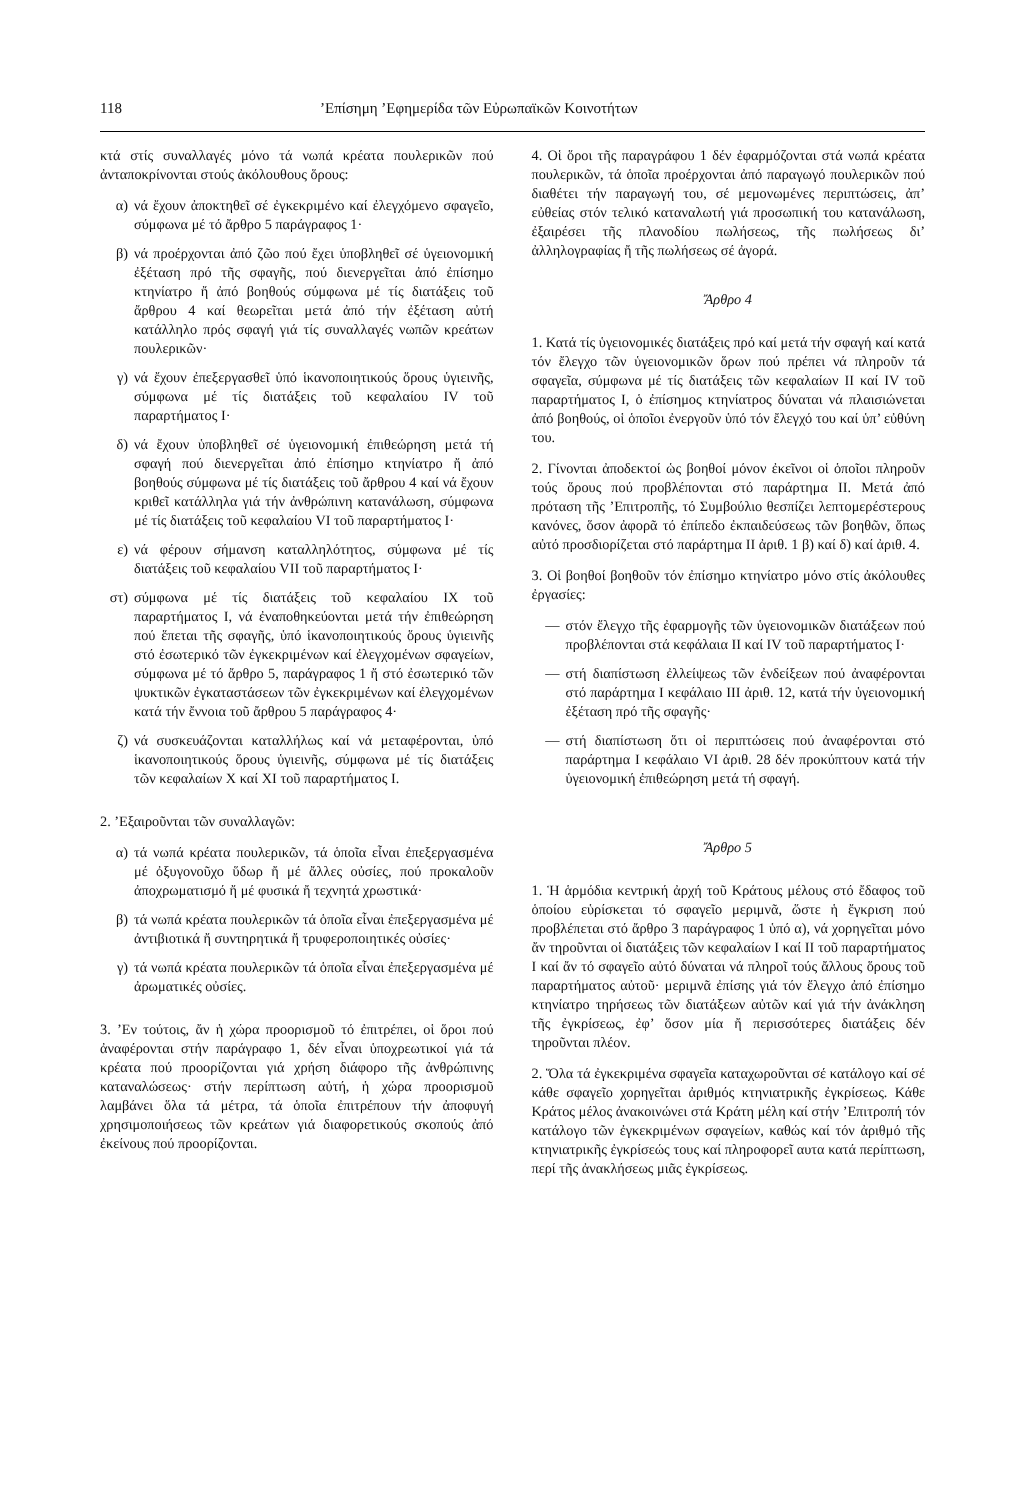118’Επίσημη ’Εφημερίδα τῶν Εὐρωπαϊκῶν Κοινοτήτων
κτά στίς συναλλαγές μόνο τά νωπά κρέατα πουλερικῶν πού ἀνταποκρίνονται στούς ἀκόλουθους ὅρους:
α) νά ἔχουν ἀποκτηθεῖ σέ ἐγκεκριμένο καί ἐλεγχόμενο σφαγεῖο, σύμφωνα μέ τό ἄρθρο 5 παράγραφος 1·
β) νά προέρχονται ἀπό ζῶο πού ἔχει ὑποβληθεῖ σέ ὑγειονομική ἐξέταση πρό τῆς σφαγῆς, πού διενεργεῖται ἀπό ἐπίσημο κτηνίατρο ἤ ἀπό βοηθούς σύμφωνα μέ τίς διατάξεις τοῦ ἄρθρου 4 καί θεωρεῖται μετά ἀπό τήν ἐξέταση αὐτή κατάλληλο πρός σφαγή γιά τίς συναλλαγές νωπῶν κρεάτων πουλερικῶν·
γ) νά ἔχουν ἐπεξεργασθεῖ ὑπό ἱκανοποιητικούς ὅρους ὑγιεινῆς, σύμφωνα μέ τίς διατάξεις τοῦ κεφαλαίου IV τοῦ παραρτήματος I·
δ) νά ἔχουν ὑποβληθεῖ σέ ὑγειονομική ἐπιθεώρηση μετά τή σφαγή πού διενεργεῖται ἀπό ἐπίσημο κτηνίατρο ἤ ἀπό βοηθούς σύμφωνα μέ τίς διατάξεις τοῦ ἄρθρου 4 καί νά ἔχουν κριθεῖ κατάλληλα γιά τήν ἀνθρώπινη κατανάλωση, σύμφωνα μέ τίς διατάξεις τοῦ κεφαλαίου VI τοῦ παραρτήματος I·
ε) νά φέρουν σήμανση καταλληλότητος, σύμφωνα μέ τίς διατάξεις τοῦ κεφαλαίου VII τοῦ παραρτήματος I·
στ) σύμφωνα μέ τίς διατάξεις τοῦ κεφαλαίου IX τοῦ παραρτήματος I, νά ἐναποθηκεύονται μετά τήν ἐπιθεώρηση πού ἕπεται τῆς σφαγῆς, ὑπό ἱκανοποιητικούς ὅρους ὑγιεινῆς στό ἐσωτερικό τῶν ἐγκεκριμένων καί ἐλεγχομένων σφαγείων, σύμφωνα μέ τό ἄρθρο 5, παράγραφος 1 ἤ στό ἐσωτερικό τῶν ψυκτικῶν ἐγκαταστάσεων τῶν ἐγκεκριμένων καί ἐλεγχομένων κατά τήν ἔννοια τοῦ ἄρθρου 5 παράγραφος 4·
ζ) νά συσκευάζονται καταλλήλως καί νά μεταφέρονται, ὑπό ἱκανοποιητικούς ὅρους ὑγιεινῆς, σύμφωνα μέ τίς διατάξεις τῶν κεφαλαίων X καί XI τοῦ παραρτήματος I.
2. ’Εξαιροῦνται τῶν συναλλαγῶν:
α) τά νωπά κρέατα πουλερικῶν, τά ὁποῖα εἶναι ἐπεξεργασμένα μέ ὀξυγονοῦχο ὕδωρ ἤ μέ ἄλλες οὐσίες, πού προκαλοῦν ἀποχρωματισμό ἤ μέ φυσικά ἤ τεχνητά χρωστικά·
β) τά νωπά κρέατα πουλερικῶν τά ὁποῖα εἶναι ἐπεξεργασμένα μέ ἀντιβιοτικά ἤ συντηρητικά ἤ τρυφεροποιητικές οὐσίες·
γ) τά νωπά κρέατα πουλερικῶν τά ὁποῖα εἶναι ἐπεξεργασμένα μέ ἀρωματικές οὐσίες.
3. ’Εν τούτοις, ἄν ἡ χώρα προορισμοῦ τό ἐπιτρέπει, οἱ ὅροι πού ἀναφέρονται στήν παράγραφο 1, δέν εἶναι ὑποχρεωτικοί γιά τά κρέατα πού προορίζονται γιά χρήση διάφορο τῆς ἀνθρώπινης καταναλώσεως· στήν περίπτωση αὐτή, ἡ χώρα προορισμοῦ λαμβάνει ὅλα τά μέτρα, τά ὁποῖα ἐπιτρέπουν τήν ἀποφυγή χρησιμοποιήσεως τῶν κρεάτων γιά διαφορετικούς σκοπούς ἀπό ἐκείνους πού προορίζονται.
4. Οἱ ὅροι τῆς παραγράφου 1 δέν ἐφαρμόζονται στά νωπά κρέατα πουλερικῶν, τά ὁποῖα προέρχονται ἀπό παραγωγό πουλερικῶν πού διαθέτει τήν παραγωγή του, σέ μεμονωμένες περιπτώσεις, ἀπ’ εὐθείας στόν τελικό καταναλωτή γιά προσωπική του κατανάλωση, ἐξαιρέσει τῆς πλανοδίου πωλήσεως, τῆς πωλήσεως δι’ ἀλληλογραφίας ἤ τῆς πωλήσεως σέ ἀγορά.
Ἄρθρο 4
1. Κατά τίς ὑγειονομικές διατάξεις πρό καί μετά τήν σφαγή καί κατά τόν ἔλεγχο τῶν ὑγειονομικῶν ὅρων πού πρέπει νά πληροῦν τά σφαγεῖα, σύμφωνα μέ τίς διατάξεις τῶν κεφαλαίων II καί IV τοῦ παραρτήματος I, ὁ ἐπίσημος κτηνίατρος δύναται νά πλαισιώνεται ἀπό βοηθούς, οἱ ὁποῖοι ἐνεργοῦν ὑπό τόν ἔλεγχό του καί ὑπ’ εὐθύνη του.
2. Γίνονται ἀποδεκτοί ὡς βοηθοί μόνον ἐκεῖνοι οἱ ὁποῖοι πληροῦν τούς ὅρους πού προβλέπονται στό παράρτημα II. Μετά ἀπό πρόταση τῆς ’Επιτροπῆς, τό Συμβούλιο θεσπίζει λεπτομερέστερους κανόνες, ὅσον ἀφορᾶ τό ἐπίπεδο ἐκπαιδεύσεως τῶν βοηθῶν, ὅπως αὐτό προσδιορίζεται στό παράρτημα II ἀριθ. 1 β) καί δ) καί ἀριθ. 4.
3. Οἱ βοηθοί βοηθοῦν τόν ἐπίσημο κτηνίατρο μόνο στίς ἀκόλουθες ἐργασίες:
— στόν ἔλεγχο τῆς ἐφαρμογῆς τῶν ὑγειονομικῶν διατάξεων πού προβλέπονται στά κεφάλαια II καί IV τοῦ παραρτήματος I·
— στή διαπίστωση ἐλλείψεως τῶν ἐνδείξεων πού ἀναφέρονται στό παράρτημα I κεφάλαιο III ἀριθ. 12, κατά τήν ὑγειονομική ἐξέταση πρό τῆς σφαγῆς·
— στή διαπίστωση ὅτι οἱ περιπτώσεις πού ἀναφέρονται στό παράρτημα I κεφάλαιο VI ἀριθ. 28 δέν προκύπτουν κατά τήν ὑγειονομική ἐπιθεώρηση μετά τή σφαγή.
Ἄρθρο 5
1. Ἡ ἁρμόδια κεντρική ἀρχή τοῦ Κράτους μέλους στό ἔδαφος τοῦ ὁποίου εὑρίσκεται τό σφαγεῖο μεριμνᾶ, ὥστε ἡ ἔγκριση πού προβλέπεται στό ἄρθρο 3 παράγραφος 1 ὑπό α), νά χορηγεῖται μόνο ἄν τηροῦνται οἱ διατάξεις τῶν κεφαλαίων I καί II τοῦ παραρτήματος I καί ἄν τό σφαγεῖο αὐτό δύναται νά πληροῖ τούς ἄλλους ὅρους τοῦ παραρτήματος αὐτοῦ· μεριμνᾶ ἐπίσης γιά τόν ἔλεγχο ἀπό ἐπίσημο κτηνίατρο τηρήσεως τῶν διατάξεων αὐτῶν καί γιά τήν ἀνάκληση τῆς ἐγκρίσεως, ἐφ’ ὅσον μία ἤ περισσότερες διατάξεις δέν τηροῦνται πλέον.
2. Ὅλα τά ἐγκεκριμένα σφαγεῖα καταχωροῦνται σέ κατάλογο καί σέ κάθε σφαγεῖο χορηγεῖται ἀριθμός κτηνιατρικῆς ἐγκρίσεως. Κάθε Κράτος μέλος ἀνακοινώνει στά Κράτη μέλη καί στήν ’Επιτροπή τόν κατάλογο τῶν ἐγκεκριμένων σφαγείων, καθώς καί τόν ἀριθμό τῆς κτηνιατρικῆς ἐγκρίσεώς τους καί πληροφορεῖ αυτα κατά περίπτωση, περί τῆς ἀνακλήσεως μιᾶς ἐγκρίσεως.